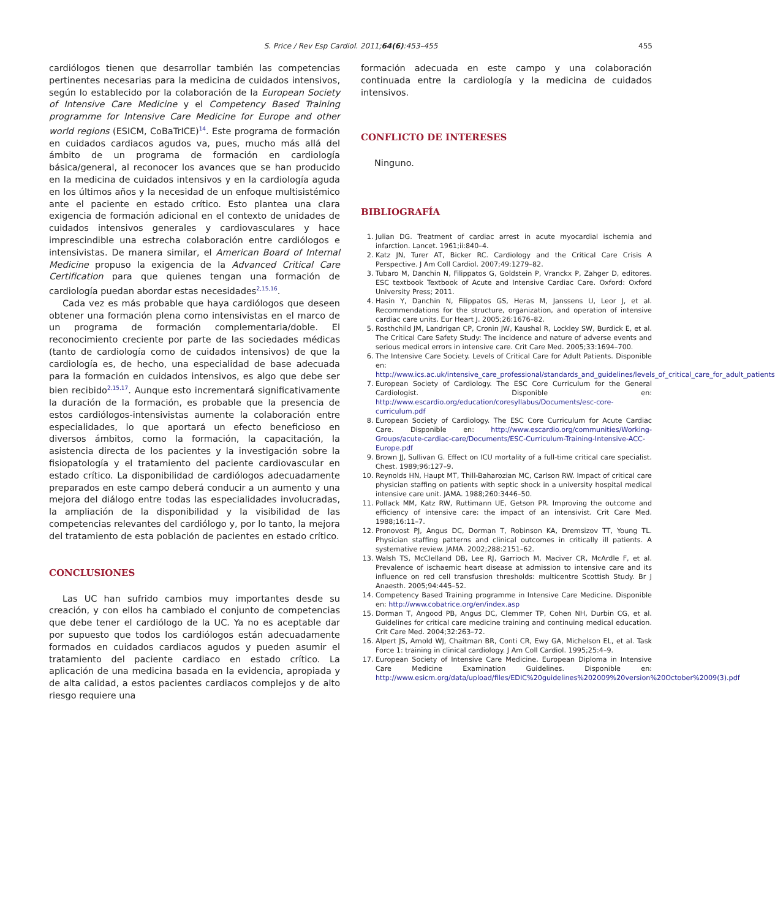S. Price / Rev Esp Cardiol. 2011;64(6):453–455
455
cardiólogos tienen que desarrollar también las competencias pertinentes necesarias para la medicina de cuidados intensivos, según lo establecido por la colaboración de la European Society of Intensive Care Medicine y el Competency Based Training programme for Intensive Care Medicine for Europe and other world regions (ESICM, CoBaTrICE)<sup>14</sup>. Este programa de formación en cuidados cardiacos agudos va, pues, mucho más allá del ámbito de un programa de formación en cardiología básica/general, al reconocer los avances que se han producido en la medicina de cuidados intensivos y en la cardiología aguda en los últimos años y la necesidad de un enfoque multisistémico ante el paciente en estado crítico. Esto plantea una clara exigencia de formación adicional en el contexto de unidades de cuidados intensivos generales y cardiovasculares y hace imprescindible una estrecha colaboración entre cardiólogos e intensivistas. De manera similar, el American Board of Internal Medicine propuso la exigencia de la Advanced Critical Care Certification para que quienes tengan una formación de cardiología puedan abordar estas necesidades<sup>2,15,16</sup>.
Cada vez es más probable que haya cardiólogos que deseen obtener una formación plena como intensivistas en el marco de un programa de formación complementaria/doble. El reconocimiento creciente por parte de las sociedades médicas (tanto de cardiología como de cuidados intensivos) de que la cardiología es, de hecho, una especialidad de base adecuada para la formación en cuidados intensivos, es algo que debe ser bien recibido<sup>2,15,17</sup>. Aunque esto incrementará significativamente la duración de la formación, es probable que la presencia de estos cardiólogos-intensivistas aumente la colaboración entre especialidades, lo que aportará un efecto beneficioso en diversos ámbitos, como la formación, la capacitación, la asistencia directa de los pacientes y la investigación sobre la fisiopatología y el tratamiento del paciente cardiovascular en estado crítico. La disponibilidad de cardiólogos adecuadamente preparados en este campo deberá conducir a un aumento y una mejora del diálogo entre todas las especialidades involucradas, la ampliación de la disponibilidad y la visibilidad de las competencias relevantes del cardiólogo y, por lo tanto, la mejora del tratamiento de esta población de pacientes en estado crítico.
CONCLUSIONES
Las UC han sufrido cambios muy importantes desde su creación, y con ellos ha cambiado el conjunto de competencias que debe tener el cardiólogo de la UC. Ya no es aceptable dar por supuesto que todos los cardiólogos están adecuadamente formados en cuidados cardiacos agudos y pueden asumir el tratamiento del paciente cardiaco en estado crítico. La aplicación de una medicina basada en la evidencia, apropiada y de alta calidad, a estos pacientes cardiacos complejos y de alto riesgo requiere una
formación adecuada en este campo y una colaboración continuada entre la cardiología y la medicina de cuidados intensivos.
CONFLICTO DE INTERESES
Ninguno.
BIBLIOGRAFÍA
1. Julian DG. Treatment of cardiac arrest in acute myocardial ischemia and infarction. Lancet. 1961;ii:840–4.
2. Katz JN, Turer AT, Bicker RC. Cardiology and the Critical Care Crisis A Perspective. J Am Coll Cardiol. 2007;49:1279–82.
3. Tubaro M, Danchin N, Filippatos G, Goldstein P, Vranckx P, Zahger D, editores. ESC textbook Textbook of Acute and Intensive Cardiac Care. Oxford: Oxford University Press; 2011.
4. Hasin Y, Danchin N, Filippatos GS, Heras M, Janssens U, Leor J, et al. Recommendations for the structure, organization, and operation of intensive cardiac care units. Eur Heart J. 2005;26:1676–82.
5. Rosthchild JM, Landrigan CP, Cronin JW, Kaushal R, Lockley SW, Burdick E, et al. The Critical Care Safety Study: The incidence and nature of adverse events and serious medical errors in intensive care. Crit Care Med. 2005;33:1694–700.
6. The Intensive Care Society. Levels of Critical Care for Adult Patients. Disponible en: http://www.ics.ac.uk/intensive_care_professional/standards_and_guidelines/levels_of_critical_care_for_adult_patients
7. European Society of Cardiology. The ESC Core Curriculum for the General Cardiologist. Disponible en: http://www.escardio.org/education/coresyllabus/Documents/esc-core-curriculum.pdf
8. European Society of Cardiology. The ESC Core Curriculum for Acute Cardiac Care. Disponible en: http://www.escardio.org/communities/Working-Groups/acute-cardiac-care/Documents/ESC-Curriculum-Training-Intensive-ACC-Europe.pdf
9. Brown JJ, Sullivan G. Effect on ICU mortality of a full-time critical care specialist. Chest. 1989;96:127–9.
10. Reynolds HN, Haupt MT, Thill-Baharozian MC, Carlson RW. Impact of critical care physician staffing on patients with septic shock in a university hospital medical intensive care unit. JAMA. 1988;260:3446–50.
11. Pollack MM, Katz RW, Ruttimann UE, Getson PR. Improving the outcome and efficiency of intensive care: the impact of an intensivist. Crit Care Med. 1988;16:11–7.
12. Pronovost PJ, Angus DC, Dorman T, Robinson KA, Dremsizov TT, Young TL. Physician staffing patterns and clinical outcomes in critically ill patients. A systemative review. JAMA. 2002;288:2151–62.
13. Walsh TS, McClelland DB, Lee RJ, Garrioch M, Maciver CR, McArdle F, et al. Prevalence of ischaemic heart disease at admission to intensive care and its influence on red cell transfusion thresholds: multicentre Scottish Study. Br J Anaesth. 2005;94:445–52.
14. Competency Based Training programme in Intensive Care Medicine. Disponible en: http://www.cobatrice.org/en/index.asp
15. Dorman T, Angood PB, Angus DC, Clemmer TP, Cohen NH, Durbin CG, et al. Guidelines for critical care medicine training and continuing medical education. Crit Care Med. 2004;32:263–72.
16. Alpert JS, Arnold WJ, Chaitman BR, Conti CR, Ewy GA, Michelson EL, et al. Task Force 1: training in clinical cardiology. J Am Coll Cardiol. 1995;25:4–9.
17. European Society of Intensive Care Medicine. European Diploma in Intensive Care Medicine Examination Guidelines. Disponible en: http://www.esicm.org/data/upload/files/EDIC%20guidelines%202009%20version%20October%2009(3).pdf